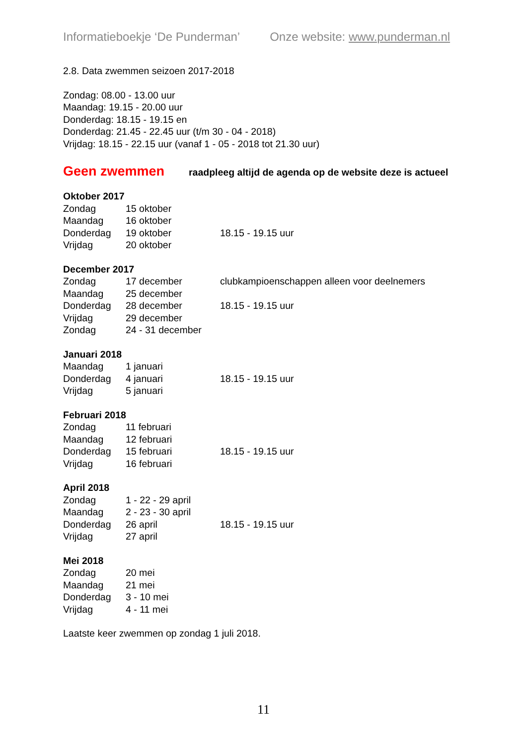Informatieboekje ‘De Punderman’ Onze website: www.punderman.nl
2.8. Data zwemmen seizoen 2017-2018
Zondag: 08.00 - 13.00 uur
Maandag: 19.15 - 20.00 uur
Donderdag: 18.15 - 19.15 en
Donderdag: 21.45 - 22.45 uur (t/m 30 - 04 - 2018)
Vrijdag: 18.15 - 22.15 uur (vanaf 1 - 05 - 2018 tot 21.30 uur)
Geen zwemmen raadpleeg altijd de agenda op de website deze is actueel
Oktober 2017
| Zondag | 15 oktober | |
| Maandag | 16 oktober | |
| Donderdag | 19 oktober | 18.15 - 19.15 uur |
| Vrijdag | 20 oktober | |
December 2017
| Zondag | 17 december | clubkampioenschappen alleen voor deelnemers |
| Maandag | 25 december | |
| Donderdag | 28 december | 18.15 - 19.15 uur |
| Vrijdag | 29 december | |
| Zondag | 24 - 31 december | |
Januari 2018
| Maandag | 1 januari | |
| Donderdag | 4 januari | 18.15 - 19.15 uur |
| Vrijdag | 5 januari | |
Februari 2018
| Zondag | 11 februari | |
| Maandag | 12 februari | |
| Donderdag | 15 februari | 18.15 - 19.15 uur |
| Vrijdag | 16 februari | |
April 2018
| Zondag | 1 - 22 - 29 april | |
| Maandag | 2 - 23 - 30 april | |
| Donderdag | 26 april | 18.15 - 19.15 uur |
| Vrijdag | 27 april | |
Mei 2018
| Zondag | 20 mei |
| Maandag | 21 mei |
| Donderdag | 3 - 10 mei |
| Vrijdag | 4 - 11 mei |
Laatste keer zwemmen op zondag 1 juli 2018.
11